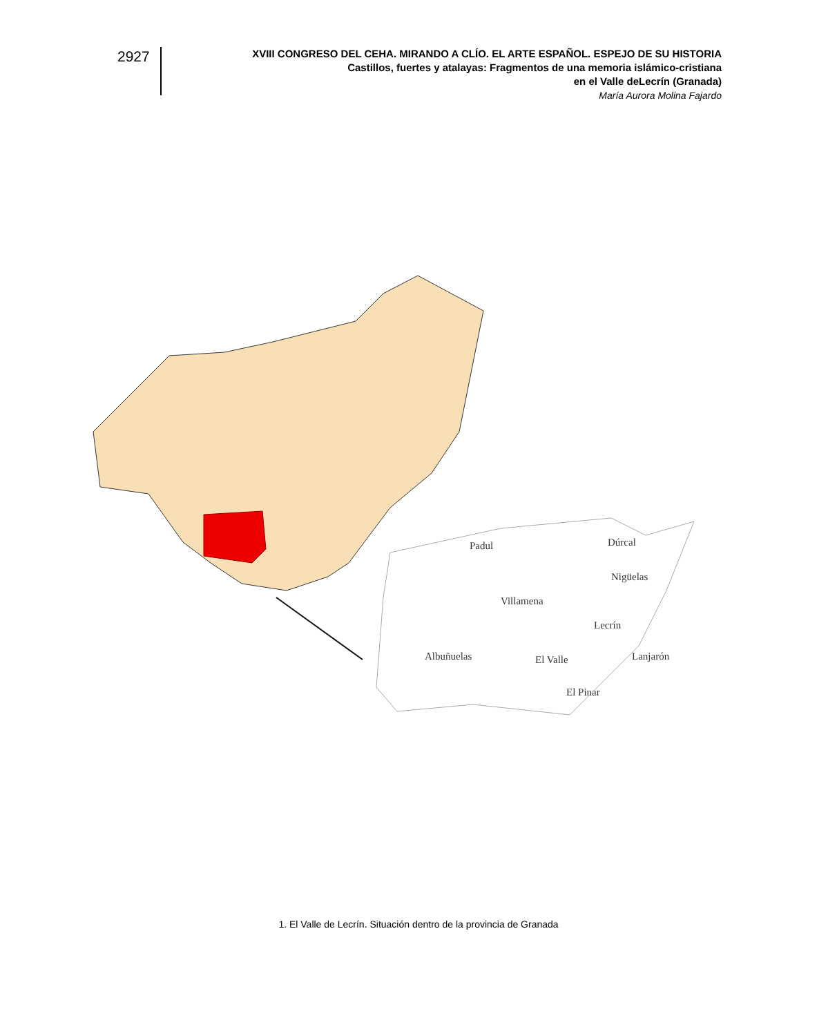2927
XVIII CONGRESO DEL CEHA. MIRANDO A CLÍO. EL ARTE ESPAÑOL. ESPEJO DE SU HISTORIA
Castillos, fuertes y atalayas: Fragmentos de una memoria islámico-cristiana
en el Valle deLecrín (Granada)
María Aurora Molina Fajardo
Padul
Dúrcal
Nigüelas
Villamena
Lecrín
Albuñuelas
El Valle
Lanjarón
El Pinar
1. El Valle de Lecrín. Situación dentro de la provincia de Granada